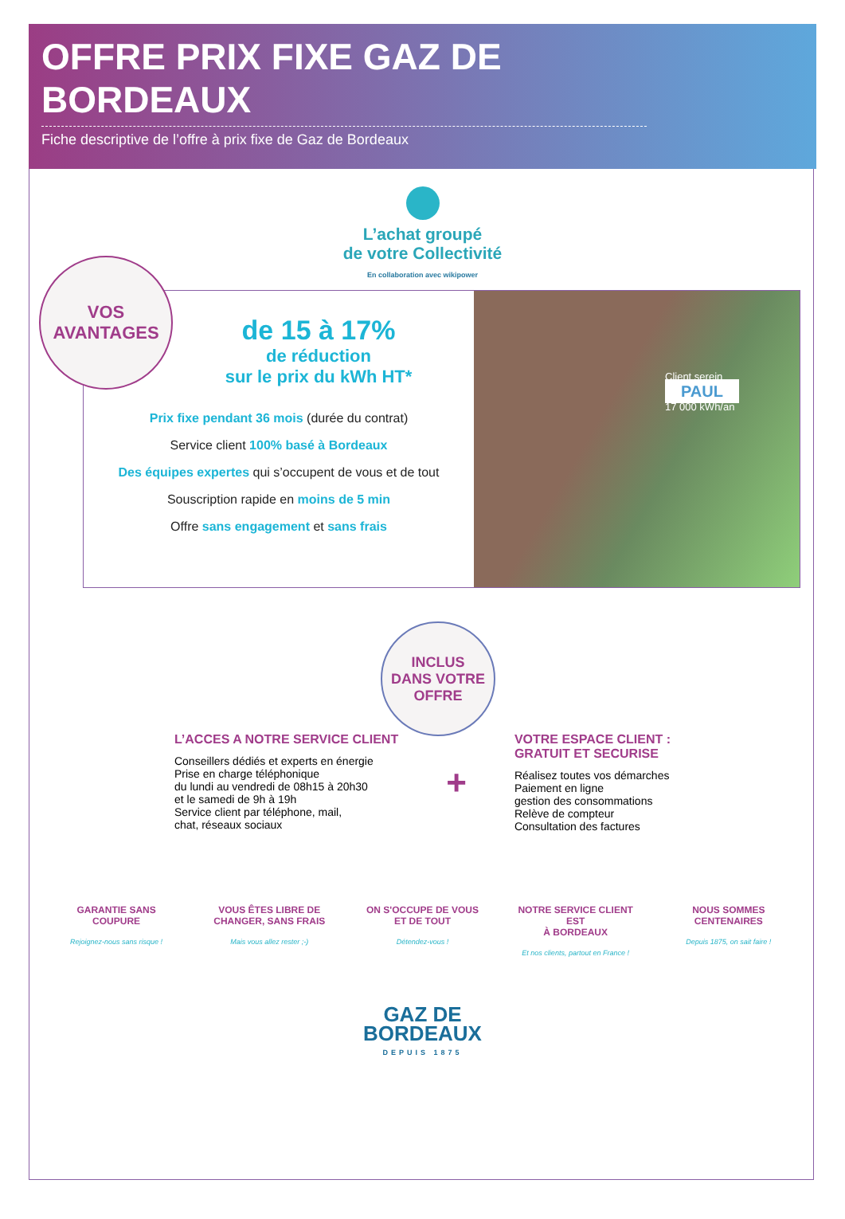OFFRE PRIX FIXE GAZ DE BORDEAUX
Fiche descriptive de l’offre à prix fixe de Gaz de Bordeaux
L’achat groupé
de votre Collectivité
En collaboration avec wikipower
VOS
AVANTAGES
de 15 à 17%
de réduction
sur le prix du kWh HT*
Prix fixe pendant 36 mois (durée du contrat)
Service client 100% basé à Bordeaux
Des équipes expertes qui s’occupent de vous et de tout
Souscription rapide en moins de 5 min
Offre sans engagement et sans frais
Client serein
PAUL
17 000 kWh/an
INCLUS
DANS VOTRE
OFFRE
L’ACCES A NOTRE SERVICE CLIENT
Conseillers dédiés et experts en énergie
Prise en charge téléphonique
du lundi au vendredi de 08h15 à 20h30
et le samedi de 9h à 19h
Service client par téléphone, mail,
chat, réseaux sociaux
+
VOTRE ESPACE CLIENT :
GRATUIT ET SECURISE
Réalisez toutes vos démarches
Paiement en ligne
gestion des consommations
Relève de compteur
Consultation des factures
GARANTIE SANS
COUPURE
Rejoignez-nous sans risque !
VOUS ÊTES LIBRE DE
CHANGER, SANS FRAIS
Mais vous allez rester ;-)
ON S'OCCUPE DE VOUS
ET DE TOUT
Détendez-vous !
NOTRE SERVICE CLIENT EST
À BORDEAUX
Et nos clients, partout en France !
NOUS SOMMES
CENTENAIRES
Depuis 1875, on sait faire !
GAZ DE
BORDEAUX
DEPUIS 1875